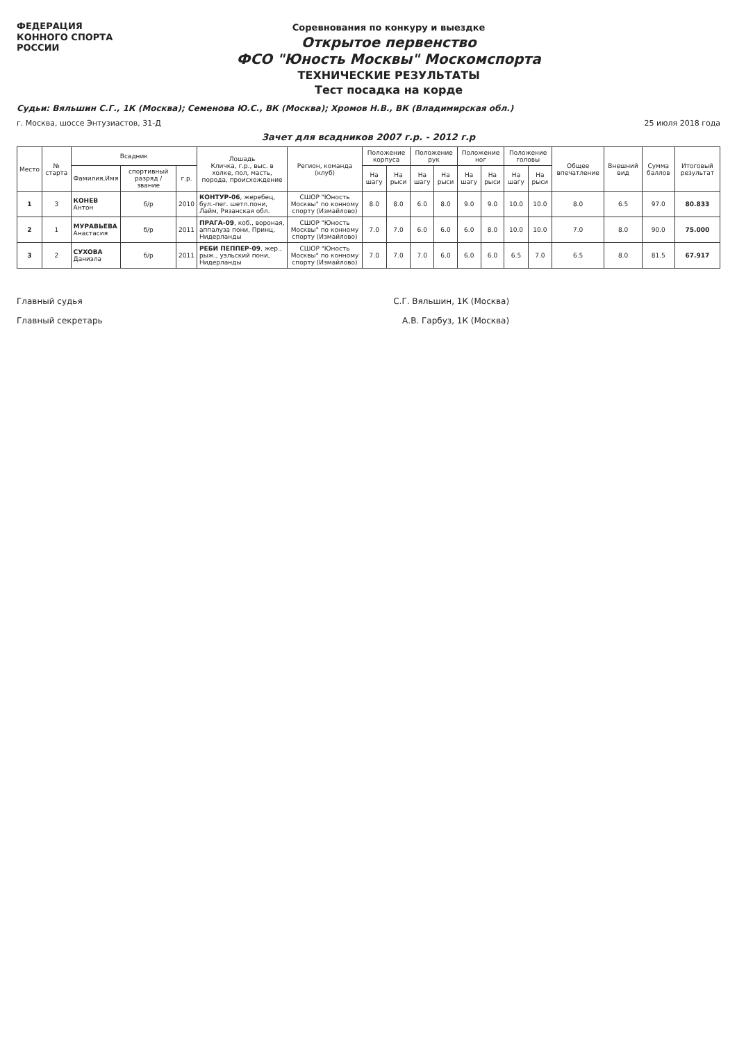ФЕДЕРАЦИЯ
КОННОГО СПОРТА
РОССИИ
Соревнования по конкуру и выездке
Открытое первенство
ФСО "Юность Москвы" Москомспорта
ТЕХНИЧЕСКИЕ РЕЗУЛЬТАТЫ
Тест посадка на корде
Судьи: Вяльшин С.Г., 1К (Москва); Семенова Ю.С., ВК (Москва); Хромов Н.В., ВК (Владимирская обл.)
г. Москва, шоссе Энтузиастов, 31-Д 25 июля 2018 года
Зачет для всадников 2007 г.р. - 2012 г.р
| Место | № старта | Всадник | | | Лошадь Кличка, г.р., выс. в холке, пол, масть, порода, происхождение | Регион, команда (клуб) | Положение корпуса | | Положение рук | | Положение ног | | Положение головы | | Общее впечатление | Внешний вид | Сумма баллов | Итоговый результат |
| --- | --- | --- | --- | --- | --- | --- | --- | --- | --- | --- | --- | --- | --- | --- | --- | --- | --- | --- |
| | | Фамилия,Имя | спортивный разряд / звание | г.р. | | | На шагу | На рыси | На шагу | На рыси | На шагу | На рыси | На шагу | На рыси | | | | |
| 1 | 3 | КОНЕВ Антон | б/р | 2010 | КОНТУР-06 , жеребец, бул.-пег. шетл.пони, Лайм, Рязанская обл. | СШОР "Юность Москвы" по конному спорту (Измайлово) | 8.0 | 8.0 | 6.0 | 8.0 | 9.0 | 9.0 | 10.0 | 10.0 | 8.0 | 6.5 | 97.0 | 80.833 |
| 2 | 1 | МУРАВЬЕВА Анастасия | б/р | 2011 | ПРАГА-09 , коб., вороная, аппалуза пони, Принц, Нидерланды | СШОР "Юность Москвы" по конному спорту (Измайлово) | 7.0 | 7.0 | 6.0 | 6.0 | 6.0 | 8.0 | 10.0 | 10.0 | 7.0 | 8.0 | 90.0 | 75.000 |
| 3 | 2 | СУХОВА Даниэла | б/р | 2011 | РЕБИ ПЕППЕР-09 , жер., рыж., уэльский пони, Нидерланды | СШОР "Юность Москвы" по конному спорту (Измайлово) | 7.0 | 7.0 | 7.0 | 6.0 | 6.0 | 6.0 | 6.5 | 7.0 | 6.5 | 8.0 | 81.5 | 67.917 |
Главный судья С.Г. Вяльшин, 1К (Москва)
Главный секретарь А.В. Гарбуз, 1К (Москва)